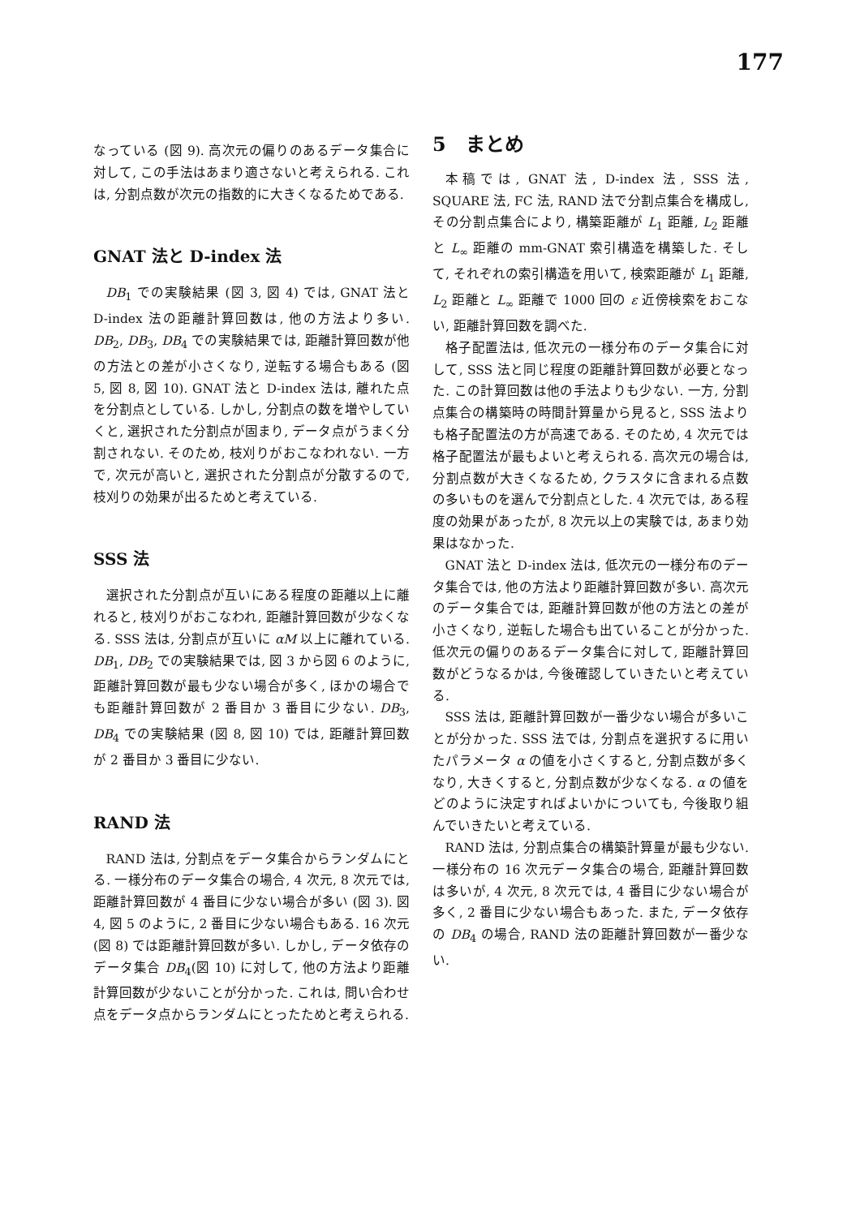177
なっている (図 9). 高次元の偏りのあるデータ集合に対して, この手法はあまり適さないと考えられる. これは, 分割点数が次元の指数的に大きくなるためである.
GNAT 法と D-index 法
DB<sub>1</sub> での実験結果 (図 3, 図 4) では, GNAT 法と D-index 法の距離計算回数は, 他の方法より多い. DB<sub>2</sub>, DB<sub>3</sub>, DB<sub>4</sub> での実験結果では, 距離計算回数が他の方法との差が小さくなり, 逆転する場合もある (図 5, 図 8, 図 10). GNAT 法と D-index 法は, 離れた点を分割点としている. しかし, 分割点の数を増やしていくと, 選択された分割点が固まり, データ点がうまく分割されない. そのため, 枝刈りがおこなわれない. 一方で, 次元が高いと, 選択された分割点が分散するので, 枝刈りの効果が出るためと考えている.
SSS 法
選択された分割点が互いにある程度の距離以上に離れると, 枝刈りがおこなわれ, 距離計算回数が少なくなる. SSS 法は, 分割点が互いに αM 以上に離れている. DB<sub>1</sub>, DB<sub>2</sub> での実験結果では, 図 3 から図 6 のように, 距離計算回数が最も少ない場合が多く, ほかの場合でも距離計算回数が 2 番目か 3 番目に少ない. DB<sub>3</sub>, DB<sub>4</sub> での実験結果 (図 8, 図 10) では, 距離計算回数が 2 番目か 3 番目に少ない.
RAND 法
RAND 法は, 分割点をデータ集合からランダムにとる. 一様分布のデータ集合の場合, 4 次元, 8 次元では, 距離計算回数が 4 番目に少ない場合が多い (図 3). 図 4, 図 5 のように, 2 番目に少ない場合もある. 16 次元 (図 8) では距離計算回数が多い. しかし, データ依存のデータ集合 DB<sub>4</sub>(図 10) に対して, 他の方法より距離計算回数が少ないことが分かった. これは, 問い合わせ点をデータ点からランダムにとったためと考えられる.
5　まとめ
本稿では, GNAT 法, D-index 法, SSS 法, SQUARE 法, FC 法, RAND 法で分割点集合を構成し, その分割点集合により, 構築距離が L<sub>1</sub> 距離, L<sub>2</sub> 距離と L<sub>∞</sub> 距離の mm-GNAT 索引構造を構築した. そして, それぞれの索引構造を用いて, 検索距離が L<sub>1</sub> 距離, L<sub>2</sub> 距離と L<sub>∞</sub> 距離で 1000 回の ε 近傍検索をおこない, 距離計算回数を調べた.
格子配置法は, 低次元の一様分布のデータ集合に対して, SSS 法と同じ程度の距離計算回数が必要となった. この計算回数は他の手法よりも少ない. 一方, 分割点集合の構築時の時間計算量から見ると, SSS 法よりも格子配置法の方が高速である. そのため, 4 次元では格子配置法が最もよいと考えられる. 高次元の場合は, 分割点数が大きくなるため, クラスタに含まれる点数の多いものを選んで分割点とした. 4 次元では, ある程度の効果があったが, 8 次元以上の実験では, あまり効果はなかった.
GNAT 法と D-index 法は, 低次元の一様分布のデータ集合では, 他の方法より距離計算回数が多い. 高次元のデータ集合では, 距離計算回数が他の方法との差が小さくなり, 逆転した場合も出ていることが分かった. 低次元の偏りのあるデータ集合に対して, 距離計算回数がどうなるかは, 今後確認していきたいと考えている.
SSS 法は, 距離計算回数が一番少ない場合が多いことが分かった. SSS 法では, 分割点を選択するに用いたパラメータ α の値を小さくすると, 分割点数が多くなり, 大きくすると, 分割点数が少なくなる. α の値をどのように決定すればよいかについても, 今後取り組んでいきたいと考えている.
RAND 法は, 分割点集合の構築計算量が最も少ない. 一様分布の 16 次元データ集合の場合, 距離計算回数は多いが, 4 次元, 8 次元では, 4 番目に少ない場合が多く, 2 番目に少ない場合もあった. また, データ依存の DB<sub>4</sub> の場合, RAND 法の距離計算回数が一番少ない.